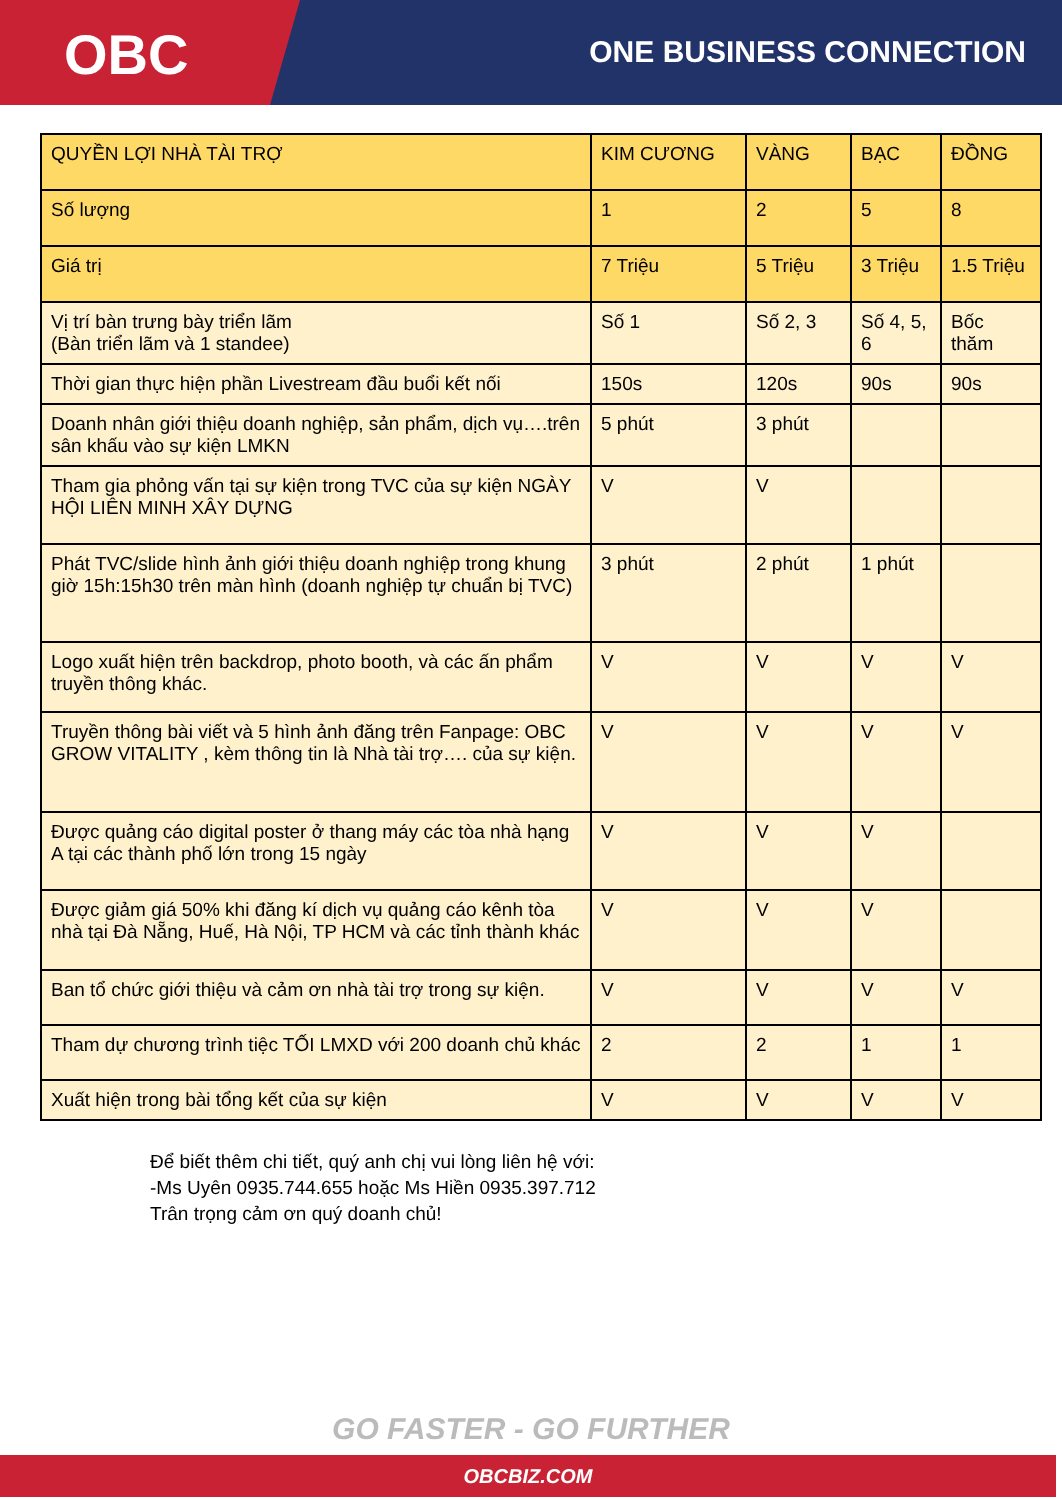OBC
ONE BUSINESS CONNECTION
| QUYỀN LỢI NHÀ TÀI TRỢ | KIM CƯƠNG | VÀNG | BẠC | ĐỒNG |
| --- | --- | --- | --- | --- |
| Số lượng | 1 | 2 | 5 | 8 |
| Giá trị | 7 Triệu | 5 Triệu | 3 Triệu | 1.5 Triệu |
| Vị trí bàn trưng bày triển lãm (Bàn triển lãm và 1 standee) | Số 1 | Số 2, 3 | Số 4, 5, 6 | Bốc thăm |
| Thời gian thực hiện phần Livestream đầu buổi kết nối | 150s | 120s | 90s | 90s |
| Doanh nhân giới thiệu doanh nghiệp, sản phẩm, dịch vụ….trên sân khấu vào sự kiện LMKN | 5 phút | 3 phút | | |
| Tham gia phỏng vấn tại sự kiện trong TVC của sự kiện NGÀY HỘI LIÊN MINH XÂY DỰNG | V | V | | |
| Phát TVC/slide hình ảnh giới thiệu doanh nghiệp trong khung giờ 15h:15h30 trên màn hình (doanh nghiệp tự chuẩn bị TVC) | 3 phút | 2 phút | 1 phút | |
| Logo xuất hiện trên backdrop, photo booth, và các ấn phẩm truyền thông khác. | V | V | V | V |
| Truyền thông bài viết và 5 hình ảnh đăng trên Fanpage: OBC GROW VITALITY , kèm thông tin là Nhà tài trợ…. của sự kiện. | V | V | V | V |
| Được quảng cáo digital poster ở thang máy các tòa nhà hạng A tại các thành phố lớn trong 15 ngày | V | V | V | |
| Được giảm giá 50% khi đăng kí dịch vụ quảng cáo kênh tòa nhà tại Đà Nẵng, Huế, Hà Nội, TP HCM và các tỉnh thành khác | V | V | V | |
| Ban tổ chức giới thiệu và cảm ơn nhà tài trợ trong sự kiện. | V | V | V | V |
| Tham dự chương trình tiệc TỐI LMXD với 200 doanh chủ khác | 2 | 2 | 1 | 1 |
| Xuất hiện trong bài tổng kết của sự kiện | V | V | V | V |
Để biết thêm chi tiết, quý anh chị vui lòng liên hệ với:
-Ms Uyên 0935.744.655 hoặc Ms Hiền 0935.397.712
Trân trọng cảm ơn quý doanh chủ!
GO FASTER - GO FURTHER
OBCBIZ.COM